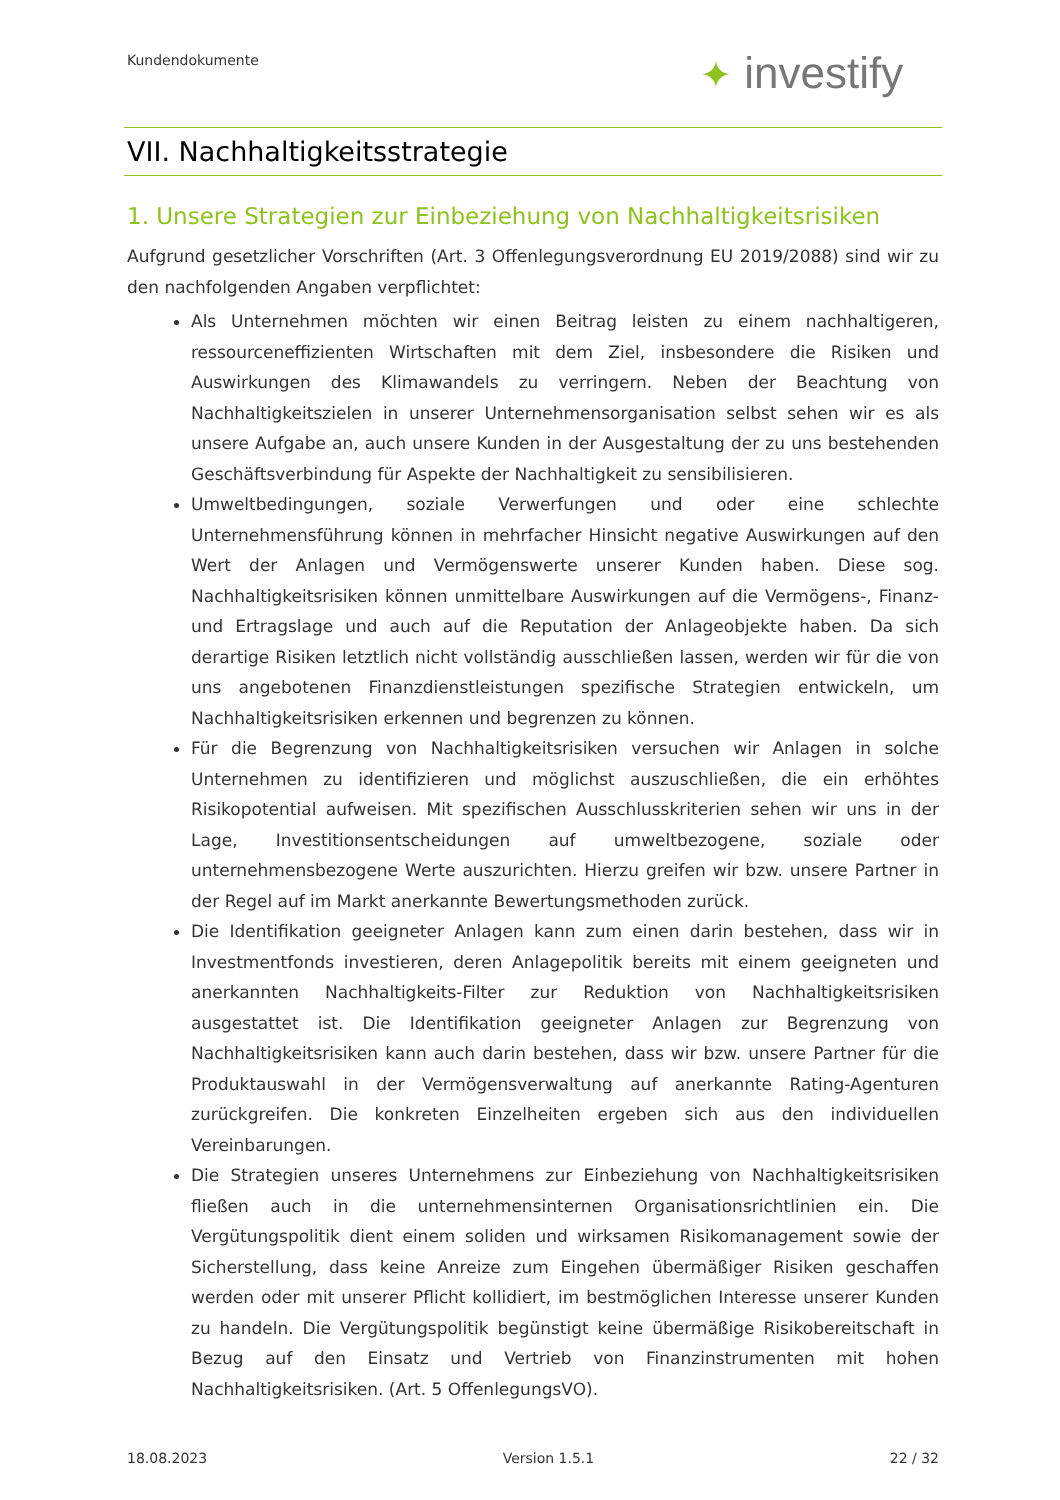Kundendokumente ✦ investify
VII. Nachhaltigkeitsstrategie
1. Unsere Strategien zur Einbeziehung von Nachhaltigkeitsrisiken
Aufgrund gesetzlicher Vorschriften (Art. 3 Offenlegungsverordnung EU 2019/2088) sind wir zu den nachfolgenden Angaben verpflichtet:
Als Unternehmen möchten wir einen Beitrag leisten zu einem nachhaltigeren, ressourceneffizienten Wirtschaften mit dem Ziel, insbesondere die Risiken und Auswirkungen des Klimawandels zu verringern. Neben der Beachtung von Nachhaltigkeitszielen in unserer Unternehmensorganisation selbst sehen wir es als unsere Aufgabe an, auch unsere Kunden in der Ausgestaltung der zu uns bestehenden Geschäftsverbindung für Aspekte der Nachhaltigkeit zu sensibilisieren.
Umweltbedingungen, soziale Verwerfungen und oder eine schlechte Unternehmensführung können in mehrfacher Hinsicht negative Auswirkungen auf den Wert der Anlagen und Vermögenswerte unserer Kunden haben. Diese sog. Nachhaltigkeitsrisiken können unmittelbare Auswirkungen auf die Vermögens-, Finanz- und Ertragslage und auch auf die Reputation der Anlageobjekte haben. Da sich derartige Risiken letztlich nicht vollständig ausschließen lassen, werden wir für die von uns angebotenen Finanzdienstleistungen spezifische Strategien entwickeln, um Nachhaltigkeitsrisiken erkennen und begrenzen zu können.
Für die Begrenzung von Nachhaltigkeitsrisiken versuchen wir Anlagen in solche Unternehmen zu identifizieren und möglichst auszuschließen, die ein erhöhtes Risikopotential aufweisen. Mit spezifischen Ausschlusskriterien sehen wir uns in der Lage, Investitionsentscheidungen auf umweltbezogene, soziale oder unternehmensbezogene Werte auszurichten. Hierzu greifen wir bzw. unsere Partner in der Regel auf im Markt anerkannte Bewertungsmethoden zurück.
Die Identifikation geeigneter Anlagen kann zum einen darin bestehen, dass wir in Investmentfonds investieren, deren Anlagepolitik bereits mit einem geeigneten und anerkannten Nachhaltigkeits-Filter zur Reduktion von Nachhaltigkeitsrisiken ausgestattet ist. Die Identifikation geeigneter Anlagen zur Begrenzung von Nachhaltigkeitsrisiken kann auch darin bestehen, dass wir bzw. unsere Partner für die Produktauswahl in der Vermögensverwaltung auf anerkannte Rating-Agenturen zurückgreifen. Die konkreten Einzelheiten ergeben sich aus den individuellen Vereinbarungen.
Die Strategien unseres Unternehmens zur Einbeziehung von Nachhaltigkeitsrisiken fließen auch in die unternehmensinternen Organisationsrichtlinien ein. Die Vergütungspolitik dient einem soliden und wirksamen Risikomanagement sowie der Sicherstellung, dass keine Anreize zum Eingehen übermäßiger Risiken geschaffen werden oder mit unserer Pflicht kollidiert, im bestmöglichen Interesse unserer Kunden zu handeln. Die Vergütungspolitik begünstigt keine übermäßige Risikobereitschaft in Bezug auf den Einsatz und Vertrieb von Finanzinstrumenten mit hohen Nachhaltigkeitsrisiken. (Art. 5 OffenlegungsVO).
18.08.2023 Version 1.5.1 22 / 32